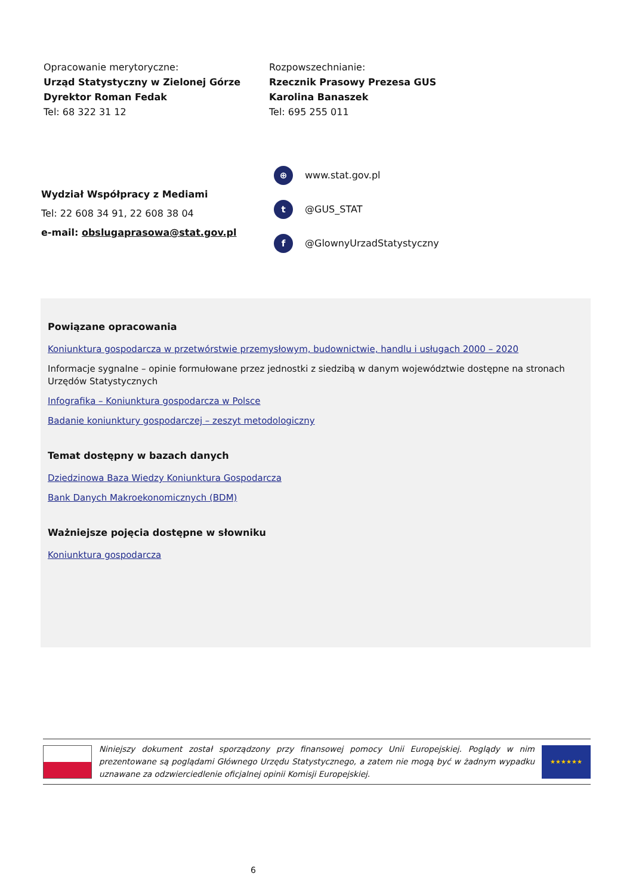Opracowanie merytoryczne:
Urząd Statystyczny w Zielonej Górze
Dyrektor Roman Fedak
Tel: 68 322 31 12
Rozpowszechnianie:
Rzecznik Prasowy Prezesa GUS
Karolina Banaszek
Tel: 695 255 011
Wydział Współpracy z Mediami
Tel: 22 608 34 91, 22 608 38 04
e-mail: obslugaprasowa@stat.gov.pl
⊕ www.stat.gov.pl
t @GUS_STAT
f @GlownyUrzadStatystyczny
Powiązane opracowania
Koniunktura gospodarcza w przetwórstwie przemysłowym, budownictwie, handlu i usługach 2000 – 2020
Informacje sygnalne – opinie formułowane przez jednostki z siedzibą w danym województwie dostępne na stronach Urzędów Statystycznych
Infografika – Koniunktura gospodarcza w Polsce
Badanie koniunktury gospodarczej – zeszyt metodologiczny
Temat dostępny w bazach danych
Dziedzinowa Baza Wiedzy Koniunktura Gospodarcza
Bank Danych Makroekonomicznych (BDM)
Ważniejsze pojęcia dostępne w słowniku
Koniunktura gospodarcza
Niniejszy dokument został sporządzony przy finansowej pomocy Unii Europejskiej. Poglądy w nim prezentowane są poglądami Głównego Urzędu Statystycznego, a zatem nie mogą być w żadnym wypadku uznawane za odzwierciedlenie oficjalnej opinii Komisji Europejskiej.
★★★★★★
6